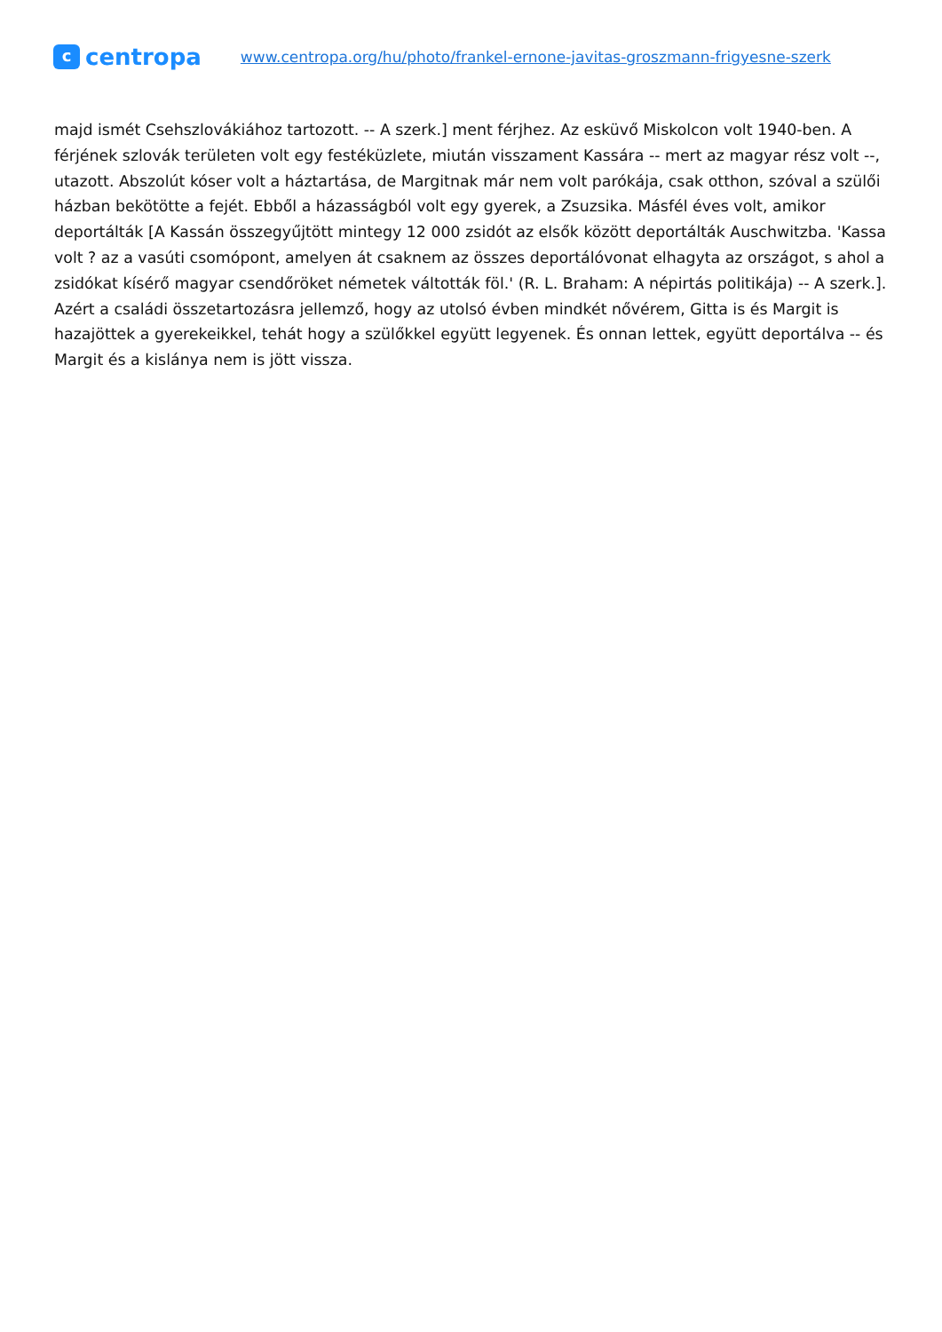c
centropa
www.centropa.org/hu/photo/frankel-ernone-javitas-groszmann-frigyesne-szerk
majd ismét Csehszlovákiához tartozott. -- A szerk.] ment férjhez. Az esküvő Miskolcon volt 1940-ben. A férjének szlovák területen volt egy festéküzlete, miután visszament Kassára -- mert az magyar rész volt --, utazott. Abszolút kóser volt a háztartása, de Margitnak már nem volt parókája, csak otthon, szóval a szülői házban bekötötte a fejét. Ebből a házasságból volt egy gyerek, a Zsuzsika. Másfél éves volt, amikor deportálták [A Kassán összegyűjtött mintegy 12 000 zsidót az elsők között deportálták Auschwitzba. 'Kassa volt ? az a vasúti csomópont, amelyen át csaknem az összes deportálóvonat elhagyta az országot, s ahol a zsidókat kísérő magyar csendőröket németek váltották föl.' (R. L. Braham: A népirtás politikája) -- A szerk.]. Azért a családi összetartozásra jellemző, hogy az utolsó évben mindkét nővérem, Gitta is és Margit is hazajöttek a gyerekeikkel, tehát hogy a szülőkkel együtt legyenek. És onnan lettek, együtt deportálva -- és Margit és a kislánya nem is jött vissza.